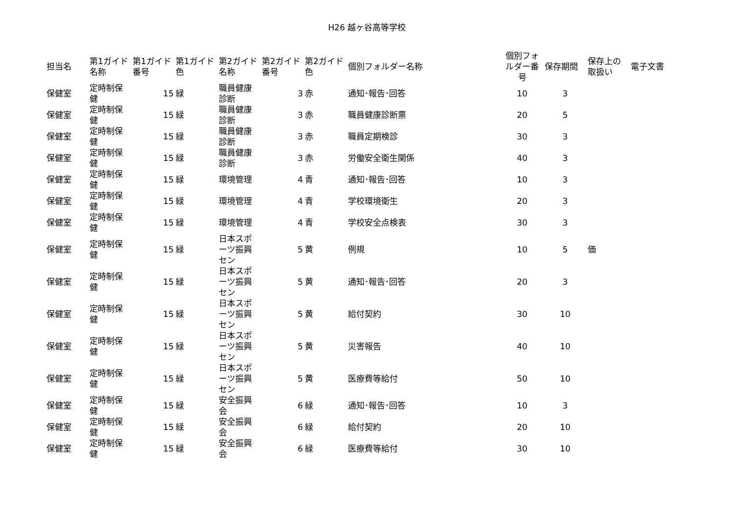H26 越ヶ谷高等学校
| 担当名 | 第1ガイド名称 | 第1ガイド番号 | 第1ガイド色 | 第2ガイド名称 | 第2ガイド番号 | 第2ガイド色 | 個別フォルダー名称 | 個別フォルダー番号 | 保存期間 | 保存上の取扱い | 電子文書 |
| --- | --- | --- | --- | --- | --- | --- | --- | --- | --- | --- | --- |
| 保健室 | 定時制保健 | 15 | 緑 | 職員健康診断 | 3 | 赤 | 通知･報告･回答 | 10 | 3 | | |
| 保健室 | 定時制保健 | 15 | 緑 | 職員健康診断 | 3 | 赤 | 職員健康診断票 | 20 | 5 | | |
| 保健室 | 定時制保健 | 15 | 緑 | 職員健康診断 | 3 | 赤 | 職員定期検診 | 30 | 3 | | |
| 保健室 | 定時制保健 | 15 | 緑 | 職員健康診断 | 3 | 赤 | 労働安全衛生関係 | 40 | 3 | | |
| 保健室 | 定時制保健 | 15 | 緑 | 環境管理 | 4 | 青 | 通知･報告･回答 | 10 | 3 | | |
| 保健室 | 定時制保健 | 15 | 緑 | 環境管理 | 4 | 青 | 学校環境衛生 | 20 | 3 | | |
| 保健室 | 定時制保健 | 15 | 緑 | 環境管理 | 4 | 青 | 学校安全点検表 | 30 | 3 | | |
| 保健室 | 定時制保健 | 15 | 緑 | 日本スポーツ振興セン | 5 | 黄 | 例規 | 10 | 5 | 価 | |
| 保健室 | 定時制保健 | 15 | 緑 | 日本スポーツ振興セン | 5 | 黄 | 通知･報告･回答 | 20 | 3 | | |
| 保健室 | 定時制保健 | 15 | 緑 | 日本スポーツ振興セン | 5 | 黄 | 給付契約 | 30 | 10 | | |
| 保健室 | 定時制保健 | 15 | 緑 | 日本スポーツ振興セン | 5 | 黄 | 災害報告 | 40 | 10 | | |
| 保健室 | 定時制保健 | 15 | 緑 | 日本スポーツ振興セン | 5 | 黄 | 医療費等給付 | 50 | 10 | | |
| 保健室 | 定時制保健 | 15 | 緑 | 安全振興会 | 6 | 緑 | 通知･報告･回答 | 10 | 3 | | |
| 保健室 | 定時制保健 | 15 | 緑 | 安全振興会 | 6 | 緑 | 給付契約 | 20 | 10 | | |
| 保健室 | 定時制保健 | 15 | 緑 | 安全振興会 | 6 | 緑 | 医療費等給付 | 30 | 10 | | |